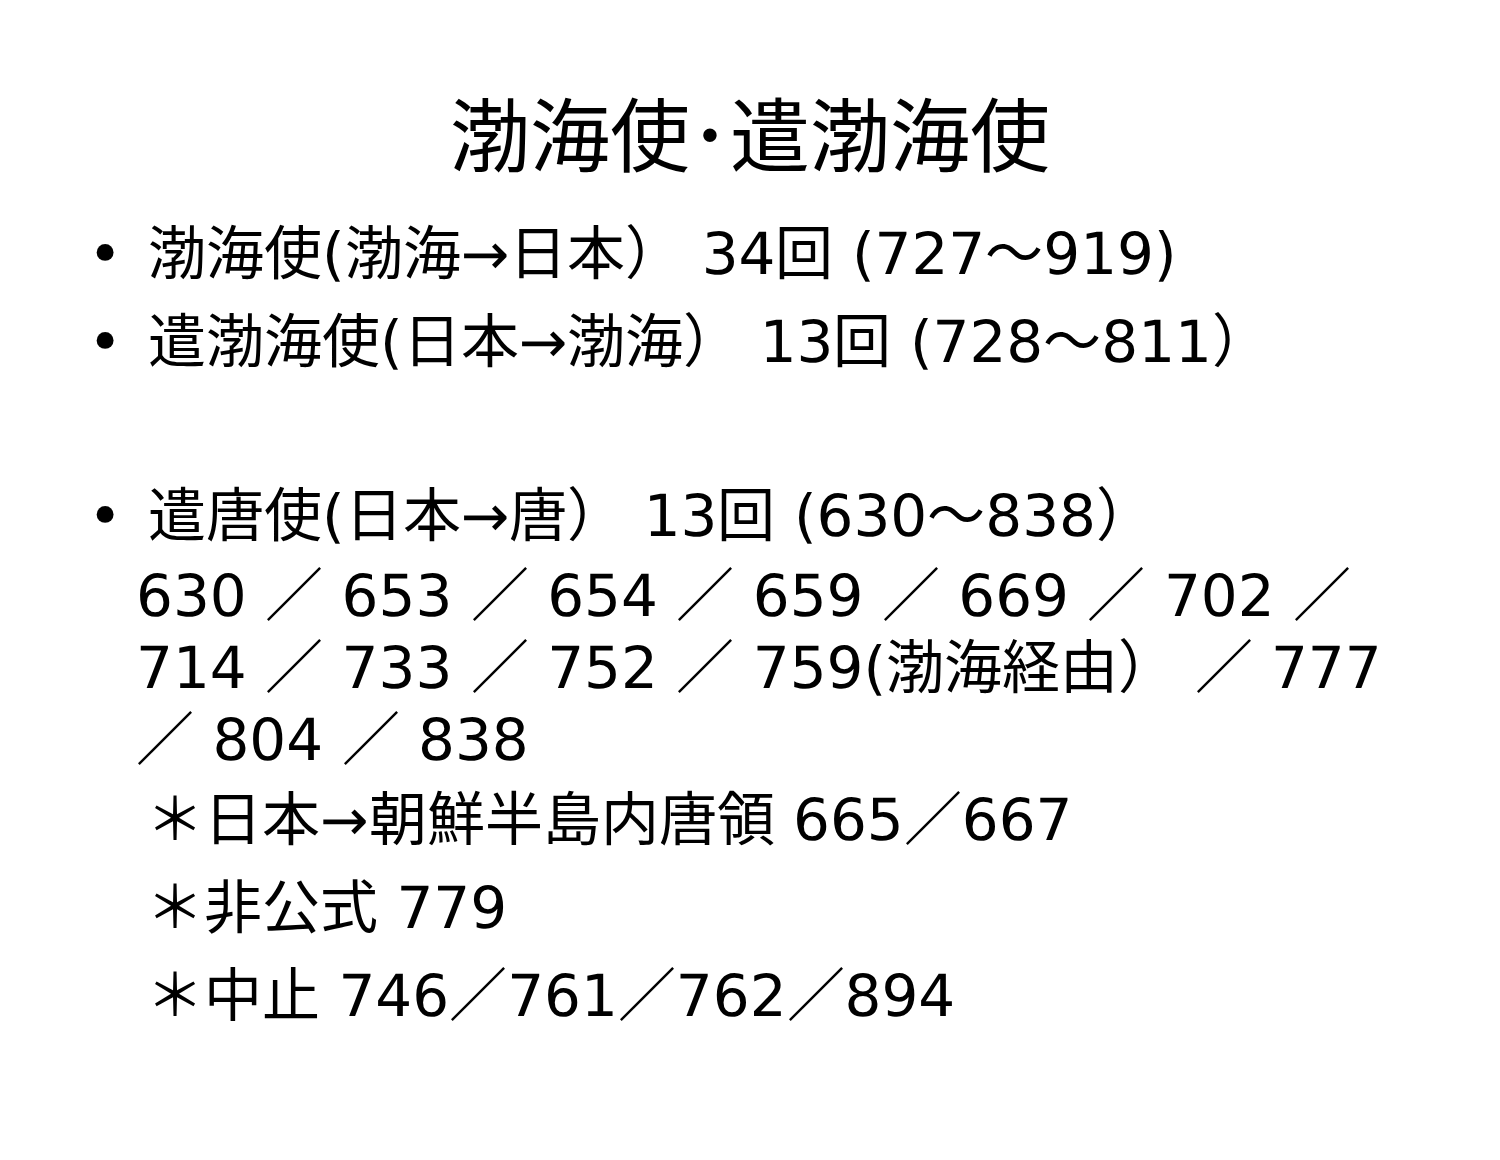渤海使･遣渤海使
• 渤海使(渤海→日本） 34回 (727～919)
• 遣渤海使(日本→渤海） 13回 (728～811）
• 遣唐使(日本→唐） 13回 (630～838）
630 ／ 653 ／ 654 ／ 659 ／ 669 ／ 702 ／ 714 ／ 733 ／ 752 ／ 759(渤海経由） ／ 777 ／ 804 ／ 838
＊日本→朝鮮半島内唐領 665／667
＊非公式 779
＊中止 746／761／762／894